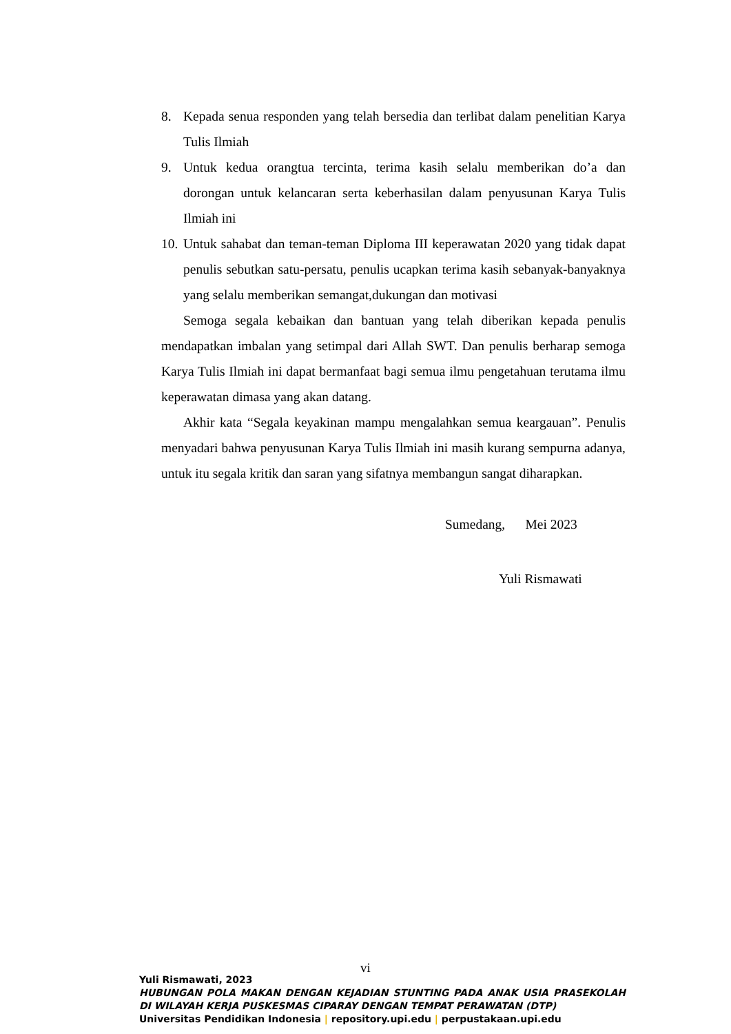8. Kepada senua responden yang telah bersedia dan terlibat dalam penelitian Karya Tulis Ilmiah
9. Untuk kedua orangtua tercinta, terima kasih selalu memberikan do’a dan dorongan untuk kelancaran serta keberhasilan dalam penyusunan Karya Tulis Ilmiah ini
10. Untuk sahabat dan teman-teman Diploma III keperawatan 2020 yang tidak dapat penulis sebutkan satu-persatu, penulis ucapkan terima kasih sebanyak-banyaknya yang selalu memberikan semangat,dukungan dan motivasi
Semoga segala kebaikan dan bantuan yang telah diberikan kepada penulis mendapatkan imbalan yang setimpal dari Allah SWT. Dan penulis berharap semoga Karya Tulis Ilmiah ini dapat bermanfaat bagi semua ilmu pengetahuan terutama ilmu keperawatan dimasa yang akan datang.
Akhir kata “Segala keyakinan mampu mengalahkan semua keargauan”. Penulis menyadari bahwa penyusunan Karya Tulis Ilmiah ini masih kurang sempurna adanya, untuk itu segala kritik dan saran yang sifatnya membangun sangat diharapkan.
Sumedang, Mei 2023
Yuli Rismawati
vi
Yuli Rismawati, 2023
HUBUNGAN POLA MAKAN DENGAN KEJADIAN STUNTING PADA ANAK USIA PRASEKOLAH DI WILAYAH KERJA PUSKESMAS CIPARAY DENGAN TEMPAT PERAWATAN (DTP)
Universitas Pendidikan Indonesia | repository.upi.edu | perpustakaan.upi.edu